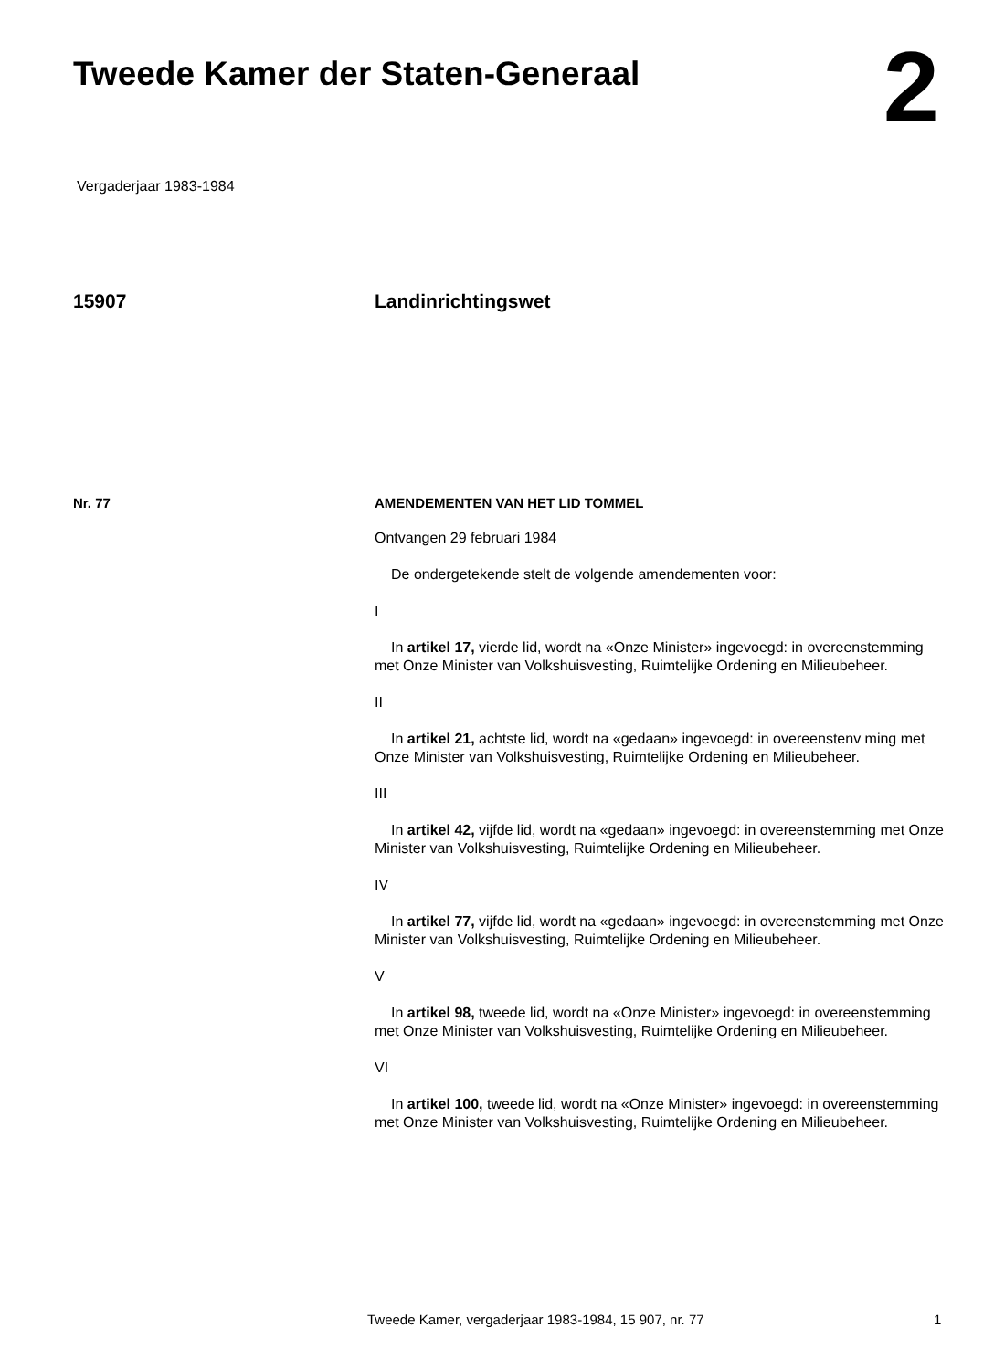Tweede Kamer der Staten-Generaal
2
Vergaderjaar 1983-1984
15907 Landinrichtingswet
Nr. 77 AMENDEMENTEN VAN HET LID TOMMEL
Ontvangen 29 februari 1984
De ondergetekende stelt de volgende amendementen voor:
I
In artikel 17, vierde lid, wordt na «Onze Minister» ingevoegd: in overeen­stemming met Onze Minister van Volkshuisvesting, Ruimtelijke Ordening en Milieubeheer.
II
In artikel 21, achtste lid, wordt na «gedaan» ingevoegd: in overeenstenv ming met Onze Minister van Volkshuisvesting, Ruimtelijke Ordening en Milieubeheer.
III
In artikel 42, vijfde lid, wordt na «gedaan» ingevoegd: in overeenstemming met Onze Minister van Volkshuisvesting, Ruimtelijke Ordening en Milieube­heer.
IV
In artikel 77, vijfde lid, wordt na «gedaan» ingevoegd: in overeenstemming met Onze Minister van Volkshuisvesting, Ruimtelijke Ordening en Milieube­heer.
V
In artikel 98, tweede lid, wordt na «Onze Minister» ingevoegd: in over­eenstemming met Onze Minister van Volkshuisvesting, Ruimtelijke Ordening en Milieubeheer.
VI
In artikel 100, tweede lid, wordt na «Onze Minister» ingevoegd: in overeenstemming met Onze Minister van Volkshuisvesting, Ruimtelijke Ordening en Milieubeheer.
Tweede Kamer, vergaderjaar 1983-1984, 15 907, nr. 77 1